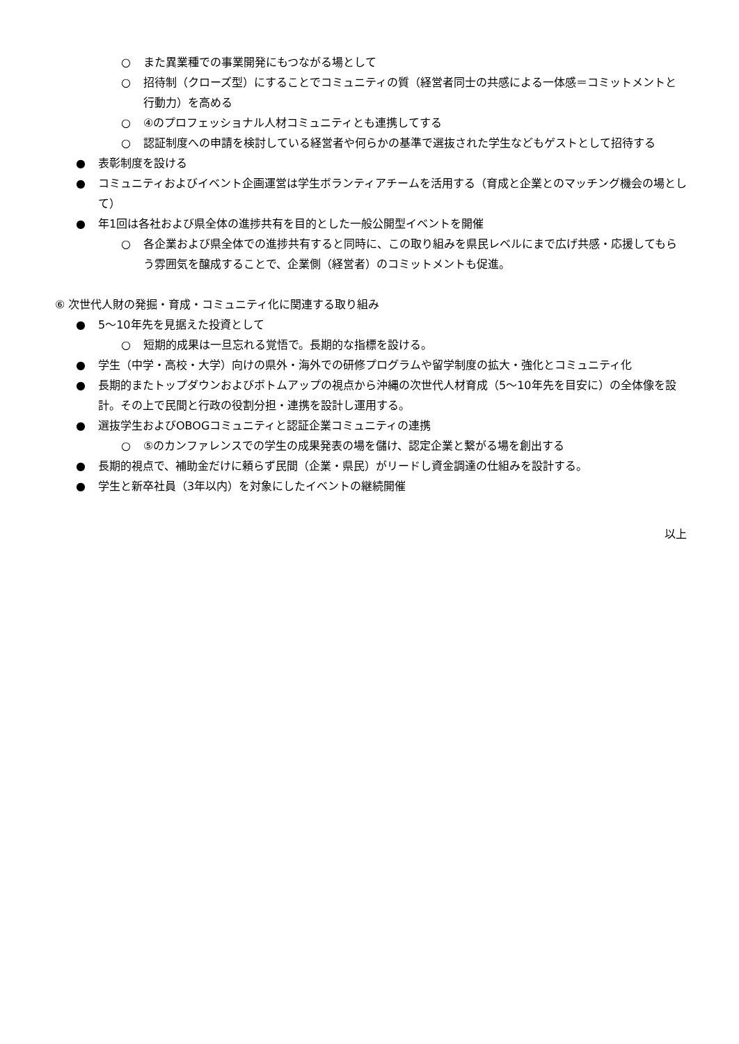○ また異業種での事業開発にもつながる場として
○ 招待制（クローズ型）にすることでコミュニティの質（経営者同士の共感による一体感＝コミットメントと行動力）を高める
○ ④のプロフェッショナル人材コミュニティとも連携してする
○ 認証制度への申請を検討している経営者や何らかの基準で選抜された学生などもゲストとして招待する
● 表彰制度を設ける
● コミュニティおよびイベント企画運営は学生ボランティアチームを活用する（育成と企業とのマッチング機会の場として）
● 年1回は各社および県全体の進捗共有を目的とした一般公開型イベントを開催
○ 各企業および県全体での進捗共有すると同時に、この取り組みを県民レベルにまで広げ共感・応援してもらう雰囲気を醸成することで、企業側（経営者）のコミットメントも促進。
⑥ 次世代人財の発掘・育成・コミュニティ化に関連する取り組み
● 5〜10年先を見据えた投資として
○ 短期的成果は一旦忘れる覚悟で。長期的な指標を設ける。
● 学生（中学・高校・大学）向けの県外・海外での研修プログラムや留学制度の拡大・強化とコミュニティ化
● 長期的またトップダウンおよびボトムアップの視点から沖縄の次世代人材育成（5〜10年先を目安に）の全体像を設計。その上で民間と行政の役割分担・連携を設計し運用する。
● 選抜学生およびOBOGコミュニティと認証企業コミュニティの連携
○ ⑤のカンファレンスでの学生の成果発表の場を儲け、認定企業と繋がる場を創出する
● 長期的視点で、補助金だけに頼らず民間（企業・県民）がリードし資金調達の仕組みを設計する。
● 学生と新卒社員（3年以内）を対象にしたイベントの継続開催
以上